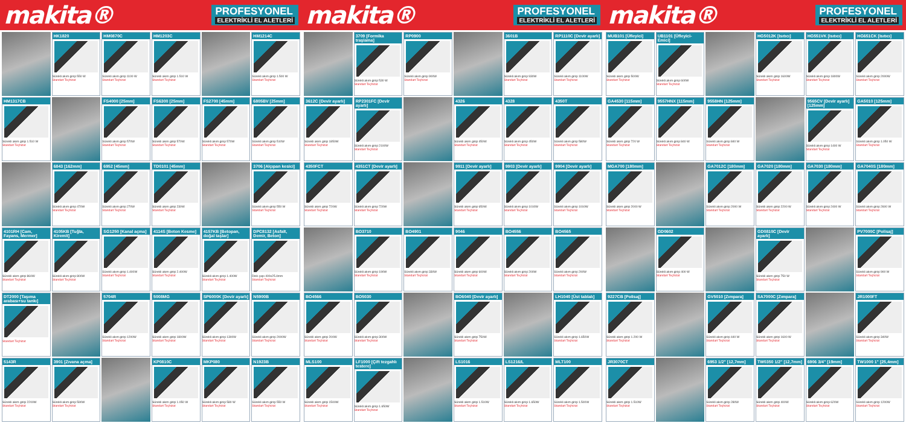makita®
PROFESYONEL
ELEKTRİKLİ EL ALETLERİ
HK1820
Sürekli akım girişi 550 W
Standart Teçhizat
HM0870C
Sürekli akım girişi 1100 W
Standart Teçhizat
HM1203C
Sürekli akım girişi 1.510 W
Standart Teçhizat
HM1214C
Sürekli akım girişi 1.500 W
Standart Teçhizat
HM1317CB
Sürekli akım girişi 1.510 W
Standart Teçhizat
FS4000 [25mm]
Sürekli akım girişi 570W
Standart Teçhizat
FS6300 [25mm]
Sürekli akım girişi 570W
Standart Teçhizat
FS2700 [45mm]
Sürekli akım girişi 570W
Standart Teçhizat
6805BV [25mm]
Sürekli akım girişi 510W
Standart Teçhizat
6843 [162mm]
Sürekli akım girişi 470W
Standart Teçhizat
6952 [45mm]
Sürekli akım girişi 270W
Standart Teçhizat
TD0101 [45mm]
Sürekli akım girişi 230W
Standart Teçhizat
3706 [Alçıpan kesici]
Sürekli akım girişi 550 W
Standart Teçhizat
4101RH [Cam, Fayans, Mermer]
Sürekli akım girişi 860W
Standart Teçhizat
4105KB [Tuğla, Kiremit]
Sürekli akım girişi 800W
Standart Teçhizat
SG1250 [Kanal açma]
Sürekli akım girişi 1.400W
Standart Teçhizat
4114S [Beton Kesme]
Sürekli akım girişi 2.400W
Standart Teçhizat
4157KB [Betopan, doğal taşlar]
Sürekli akım girişi 1.400W
Standart Teçhizat
DPC8132 [Asfalt, Demir, Beton]
Disk çapı 400x25.4mm
Standart Teçhizat
DT2000 [Taşıma arabası+su tankı]
Standart Teçhizat
5704R
Sürekli akım girişi 1200W
Standart Teçhizat
5008MG
Sürekli akım girişi 1800W
Standart Teçhizat
SP6000K [Devir ayarlı]
Sürekli akım girişi 1300W
Standart Teçhizat
N5900B
Sürekli akım girişi 2000W
Standart Teçhizat
5143R
Sürekli akım girişi 2200W
Standart Teçhizat
3901 [Zıvana açma]
Sürekli akım girişi 590W
Standart Teçhizat
KP0810C
Sürekli akım girişi 1.050 W
Standart Teçhizat
MKP080
Sürekli akım girişi 580 W
Standart Teçhizat
N1923B
Sürekli akım girişi 550 W
Standart Teçhizat
makita®
PROFESYONEL
ELEKTRİKLİ EL ALETLERİ
3709 [Formika traşlama]
Sürekli akım girişi 530 W
Standart Teçhizat
RP0900
Sürekli akım girişi 900W
Standart Teçhizat
3601B
Sürekli akım girişi 930W
Standart Teçhizat
RP1110C [Devir ayarlı]
Sürekli akım girişi 1100W
Standart Teçhizat
3612C [Devir ayarlı]
Sürekli akım girişi 1850W
Standart Teçhizat
RP2301FC [Devir ayarlı]
Sürekli akım girişi 2100W
Standart Teçhizat
4326
Sürekli akım girişi 450W
Standart Teçhizat
4328
Sürekli akım girişi 450W
Standart Teçhizat
4350T
Sürekli akım girişi 580W
Standart Teçhizat
4350FCT
Sürekli akım girişi 720W
Standart Teçhizat
4351CT [Devir ayarlı]
Sürekli akım girişi 720W
Standart Teçhizat
9911 [Devir ayarlı]
Sürekli akım girişi 650W
Standart Teçhizat
9903 [Devir ayarlı]
Sürekli akım girişi 1010W
Standart Teçhizat
9904 [Devir ayarlı]
Sürekli akım girişi 1010W
Standart Teçhizat
BO3710
Sürekli akım girişi 190W
Standart Teçhizat
BO4901
Sürekli akım girişi 330W
Standart Teçhizat
9046
Sürekli akım girişi 600W
Standart Teçhizat
BO4556
Sürekli akım girişi 200W
Standart Teçhizat
BO4565
Sürekli akım girişi 200W
Standart Teçhizat
BO4566
Sürekli akım girişi 200W
Standart Teçhizat
BO5030
Sürekli akım girişi 300W
Standart Teçhizat
BO6040 [Devir ayarlı]
Sürekli akım girişi 750W
Standart Teçhizat
LH1040 [Üst tablalı]
Sürekli akım girişi 1.650W
Standart Teçhizat
MLS100
Sürekli akım girişi 1500W
Standart Teçhizat
LF1000 [Çift tezgahlı testere]
Sürekli akım girişi 1.650W
Standart Teçhizat
LS1016
Sürekli akım girişi 1.510W
Standart Teçhizat
LS1216/L
Sürekli akım girişi 1.650W
Standart Teçhizat
MLT100
Sürekli akım girişi 1.500W
Standart Teçhizat
makita®
PROFESYONEL
ELEKTRİKLİ EL ALETLERİ
MUB101 [Üfleyici]
Sürekli akım girişi 500W
Standart Teçhizat
UB1101 [Üfleyici-Emici]
Sürekli akım girişi 600W
Standart Teçhizat
HG5012K [Isıtıcı]
Sürekli akım girişi 1600W
Standart Teçhizat
HG551VK [Isıtıcı]
Sürekli akım girişi 1800W
Standart Teçhizat
HG651CK [Isıtıcı]
Sürekli akım girişi 2000W
Standart Teçhizat
GA4530 [115mm]
Sürekli akım girişi 720 W
Standart Teçhizat
9557HNX [115mm]
Sürekli akım girişi 840 W
Standart Teçhizat
9558HN [125mm]
Sürekli akım girişi 840 W
Standart Teçhizat
9565CV [Devir ayarlı] [125mm]
Sürekli akım girişi 1400 W
Standart Teçhizat
GA5010 [125mm]
Sürekli akım girişi 1.050 W
Standart Teçhizat
MGA700 [180mm]
Sürekli akım girişi 2000 W
Standart Teçhizat
GA7012C [180mm]
Sürekli akım girişi 2000 W
Standart Teçhizat
GA7020 [180mm]
Sürekli akım girişi 2200 W
Standart Teçhizat
GA7030 [180mm]
Sürekli akım girişi 2400 W
Standart Teçhizat
GA7040S [180mm]
Sürekli akım girişi 2600 W
Standart Teçhizat
GD0602
Sürekli akım girişi 400 W
Standart Teçhizat
GD0810C [Devir ayarlı]
Sürekli akım girişi 750 W
Standart Teçhizat
PV7000C [Polisaj]
Sürekli akım girişi 900 W
Standart Teçhizat
9227CB [Polisaj]
Sürekli akım girişi 1.200 W
Standart Teçhizat
GV5010 [Zımpara]
Sürekli akım girişi 440 W
Standart Teçhizat
SA7000C [Zımpara]
Sürekli akım girişi 1600 W
Standart Teçhizat
JR1000FT
Sürekli akım girişi 340W
Standart Teçhizat
JR3070CT
Sürekli akım girişi 1.510W
Standart Teçhizat
6953 1/2" [12,7mm]
Sürekli akım girişi 280W
Standart Teçhizat
TW0350 1/2" [12,7mm]
Sürekli akım girişi 400W
Standart Teçhizat
6906 3/4" [19mm]
Sürekli akım girişi 620W
Standart Teçhizat
TW1000 1" [25,4mm]
Sürekli akım girişi 1200W
Standart Teçhizat